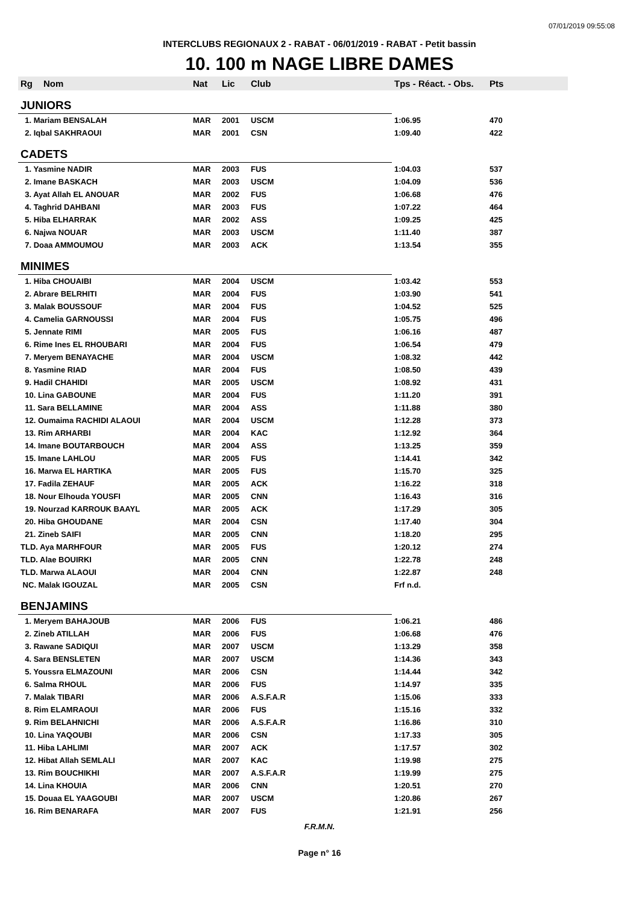07/01/2019 09:55:08
INTERCLUBS REGIONAUX 2 - RABAT - 06/01/2019 - RABAT - Petit bassin
10. 100 m NAGE LIBRE DAMES
| Rg | Nom | Nat | Lic | Club | Tps - Réact. - Obs. | Pts |
| --- | --- | --- | --- | --- | --- | --- |
| JUNIORS | | | | | | |
| 1. Mariam BENSALAH | | MAR | 2001 | USCM | 1:06.95 | 470 |
| 2. Iqbal SAKHRAOUI | | MAR | 2001 | CSN | 1:09.40 | 422 |
| CADETS | | | | | | |
| 1. Yasmine NADIR | | MAR | 2003 | FUS | 1:04.03 | 537 |
| 2. Imane BASKACH | | MAR | 2003 | USCM | 1:04.09 | 536 |
| 3. Ayat Allah EL ANOUAR | | MAR | 2002 | FUS | 1:06.68 | 476 |
| 4. Taghrid DAHBANI | | MAR | 2003 | FUS | 1:07.22 | 464 |
| 5. Hiba ELHARRAK | | MAR | 2002 | ASS | 1:09.25 | 425 |
| 6. Najwa NOUAR | | MAR | 2003 | USCM | 1:11.40 | 387 |
| 7. Doaa AMMOUMOU | | MAR | 2003 | ACK | 1:13.54 | 355 |
| MINIMES | | | | | | |
| 1. Hiba CHOUAIBI | | MAR | 2004 | USCM | 1:03.42 | 553 |
| 2. Abrare BELRHITI | | MAR | 2004 | FUS | 1:03.90 | 541 |
| 3. Malak BOUSSOUF | | MAR | 2004 | FUS | 1:04.52 | 525 |
| 4. Camelia GARNOUSSI | | MAR | 2004 | FUS | 1:05.75 | 496 |
| 5. Jennate RIMI | | MAR | 2005 | FUS | 1:06.16 | 487 |
| 6. Rime Ines EL RHOUBARI | | MAR | 2004 | FUS | 1:06.54 | 479 |
| 7. Meryem BENAYACHE | | MAR | 2004 | USCM | 1:08.32 | 442 |
| 8. Yasmine RIAD | | MAR | 2004 | FUS | 1:08.50 | 439 |
| 9. Hadil CHAHIDI | | MAR | 2005 | USCM | 1:08.92 | 431 |
| 10. Lina GABOUNE | | MAR | 2004 | FUS | 1:11.20 | 391 |
| 11. Sara BELLAMINE | | MAR | 2004 | ASS | 1:11.88 | 380 |
| 12. Oumaima RACHIDI ALAOUI | | MAR | 2004 | USCM | 1:12.28 | 373 |
| 13. Rim ARHARBI | | MAR | 2004 | KAC | 1:12.92 | 364 |
| 14. Imane BOUTARBOUCH | | MAR | 2004 | ASS | 1:13.25 | 359 |
| 15. Imane LAHLOU | | MAR | 2005 | FUS | 1:14.41 | 342 |
| 16. Marwa EL HARTIKA | | MAR | 2005 | FUS | 1:15.70 | 325 |
| 17. Fadila ZEHAUF | | MAR | 2005 | ACK | 1:16.22 | 318 |
| 18. Nour Elhouda YOUSFI | | MAR | 2005 | CNN | 1:16.43 | 316 |
| 19. Nourzad KARROUK BAAYL | | MAR | 2005 | ACK | 1:17.29 | 305 |
| 20. Hiba GHOUDANE | | MAR | 2004 | CSN | 1:17.40 | 304 |
| 21. Zineb SAIFI | | MAR | 2005 | CNN | 1:18.20 | 295 |
| TLD. Aya MARHFOUR | | MAR | 2005 | FUS | 1:20.12 | 274 |
| TLD. Alae BOUIRKI | | MAR | 2005 | CNN | 1:22.78 | 248 |
| TLD. Marwa ALAOUI | | MAR | 2004 | CNN | 1:22.87 | 248 |
| NC. Malak IGOUZAL | | MAR | 2005 | CSN | Frf n.d. | |
| BENJAMINS | | | | | | |
| 1. Meryem BAHAJOUB | | MAR | 2006 | FUS | 1:06.21 | 486 |
| 2. Zineb ATILLAH | | MAR | 2006 | FUS | 1:06.68 | 476 |
| 3. Rawane SADIQUI | | MAR | 2007 | USCM | 1:13.29 | 358 |
| 4. Sara BENSLETEN | | MAR | 2007 | USCM | 1:14.36 | 343 |
| 5. Youssra ELMAZOUNI | | MAR | 2006 | CSN | 1:14.44 | 342 |
| 6. Salma RHOUL | | MAR | 2006 | FUS | 1:14.97 | 335 |
| 7. Malak TIBARI | | MAR | 2006 | A.S.F.A.R | 1:15.06 | 333 |
| 8. Rim ELAMRAOUI | | MAR | 2006 | FUS | 1:15.16 | 332 |
| 9. Rim BELAHNICHI | | MAR | 2006 | A.S.F.A.R | 1:16.86 | 310 |
| 10. Lina YAQOUBI | | MAR | 2006 | CSN | 1:17.33 | 305 |
| 11. Hiba LAHLIMI | | MAR | 2007 | ACK | 1:17.57 | 302 |
| 12. Hibat Allah SEMLALI | | MAR | 2007 | KAC | 1:19.98 | 275 |
| 13. Rim BOUCHIKHI | | MAR | 2007 | A.S.F.A.R | 1:19.99 | 275 |
| 14. Lina KHOUIA | | MAR | 2006 | CNN | 1:20.51 | 270 |
| 15. Douaa EL YAAGOUBI | | MAR | 2007 | USCM | 1:20.86 | 267 |
| 16. Rim BENARAFA | | MAR | 2007 | FUS | 1:21.91 | 256 |
F.R.M.N.
Page n° 16